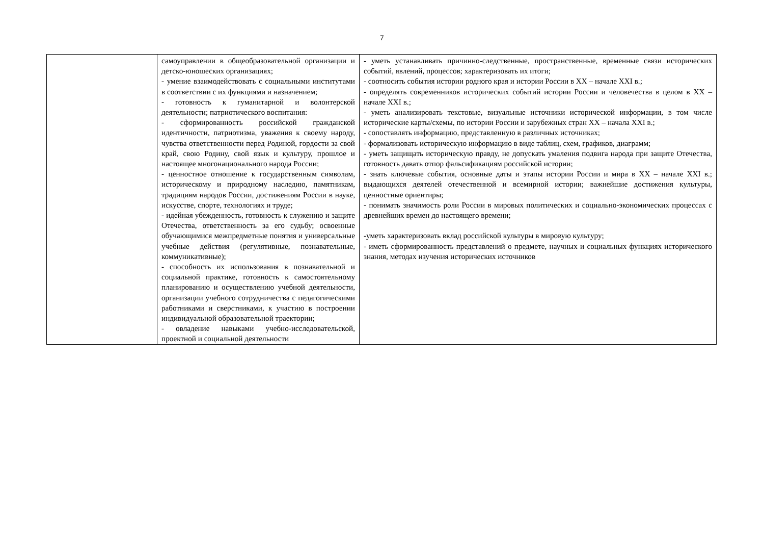7
| | самоуправлении в общеобразовательной организации и детско-юношеских организациях; - умение взаимодействовать с социальными институтами в соответствии с их функциями и назначением; - готовность к гуманитарной и волонтерской деятельности; патриотического воспитания: - сформированность российской гражданской идентичности, патриотизма, уважения к своему народу, чувства ответственности перед Родиной, гордости за свой край, свою Родину, свой язык и культуру, прошлое и настоящее многонационального народа России; - ценностное отношение к государственным символам, историческому и природному наследию, памятникам, традициям народов России, достижениям России в науке, искусстве, спорте, технологиях и труде; - идейная убежденность, готовность к служению и защите Отечества, ответственность за его судьбу; освоенные обучающимися межпредметные понятия и универсальные учебные действия (регулятивные, познавательные, коммуникативные); - способность их использования в познавательной и социальной практике, готовность к самостоятельному планированию и осуществлению учебной деятельности, организации учебного сотрудничества с педагогическими работниками и сверстниками, к участию в построении индивидуальной образовательной траектории; - овладение навыками учебно-исследовательской, проектной и социальной деятельности | - уметь устанавливать причинно-следственные, пространственные, временные связи исторических событий, явлений, процессов; характеризовать их итоги; - соотносить события истории родного края и истории России в XX – начале XXI в.; - определять современников исторических событий истории России и человечества в целом в XX – начале XXI в.; - уметь анализировать текстовые, визуальные источники исторической информации, в том числе исторические карты/схемы, по истории России и зарубежных стран XX – начала XXI в.; - сопоставлять информацию, представленную в различных источниках; - формализовать историческую информацию в виде таблиц, схем, графиков, диаграмм; - уметь защищать историческую правду, не допускать умаления подвига народа при защите Отечества, готовность давать отпор фальсификациям российской истории; - знать ключевые события, основные даты и этапы истории России и мира в XX – начале XXI в.; выдающихся деятелей отечественной и всемирной истории; важнейшие достижения культуры, ценностные ориентиры; - понимать значимость роли России в мировых политических и социально-экономических процессах с древнейших времен до настоящего времени; -уметь характеризовать вклад российской культуры в мировую культуру; - иметь сформированность представлений о предмете, научных и социальных функциях исторического знания, методах изучения исторических источников |